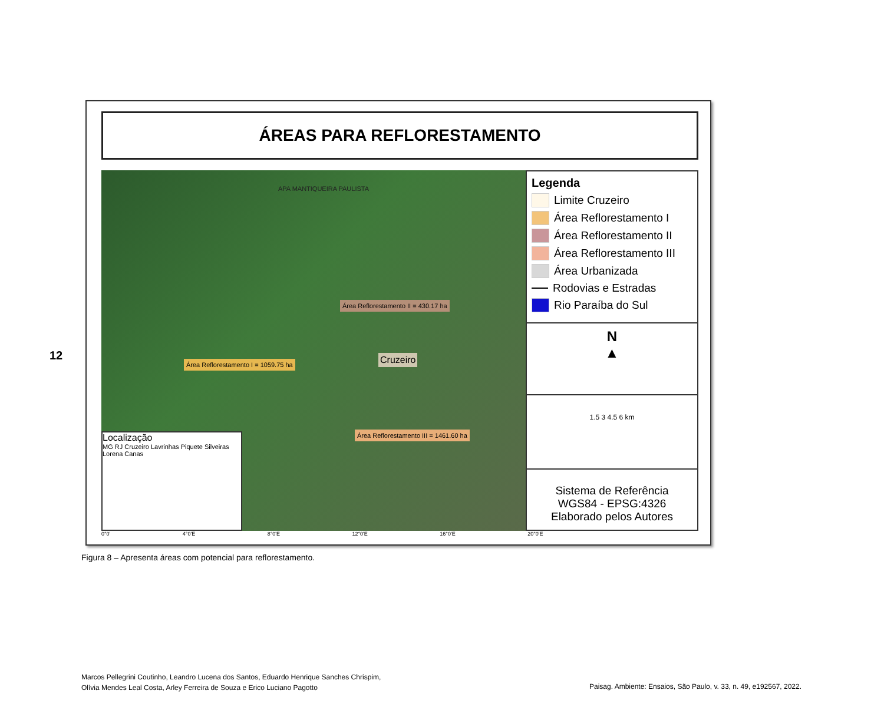12
ÁREAS PARA REFLORESTAMENTO
APA MANTIQUEIRA PAULISTA
Área Reflorestamento II = 430.17 ha
Cruzeiro Área Reflorestamento I = 1059.75 ha
Área Reflorestamento III = 1461.60 ha
Localização
MG RJ Cruzeiro Lavrinhas Piquete Silveiras Lorena Canas
Legenda
Limite Cruzeiro
Área Reflorestamento I
Área Reflorestamento II
Área Reflorestamento III
Área Urbanizada
Rodovias e Estradas
Rio Paraíba do Sul
N
▲
1.5 3 4.5 6 km
Sistema de Referência
WGS84 - EPSG:4326
Elaborado pelos Autores
0°0' 4°0'E 8°0'E 12°0'E 16°0'E 20°0'E
Figura 8 – Apresenta áreas com potencial para reflorestamento.
Marcos Pellegrini Coutinho, Leandro Lucena dos Santos, Eduardo Henrique Sanches Chrispim,
Olívia Mendes Leal Costa, Arley Ferreira de Souza e Erico Luciano Pagotto
Paisag. Ambiente: Ensaios, São Paulo, v. 33, n. 49, e192567, 2022.